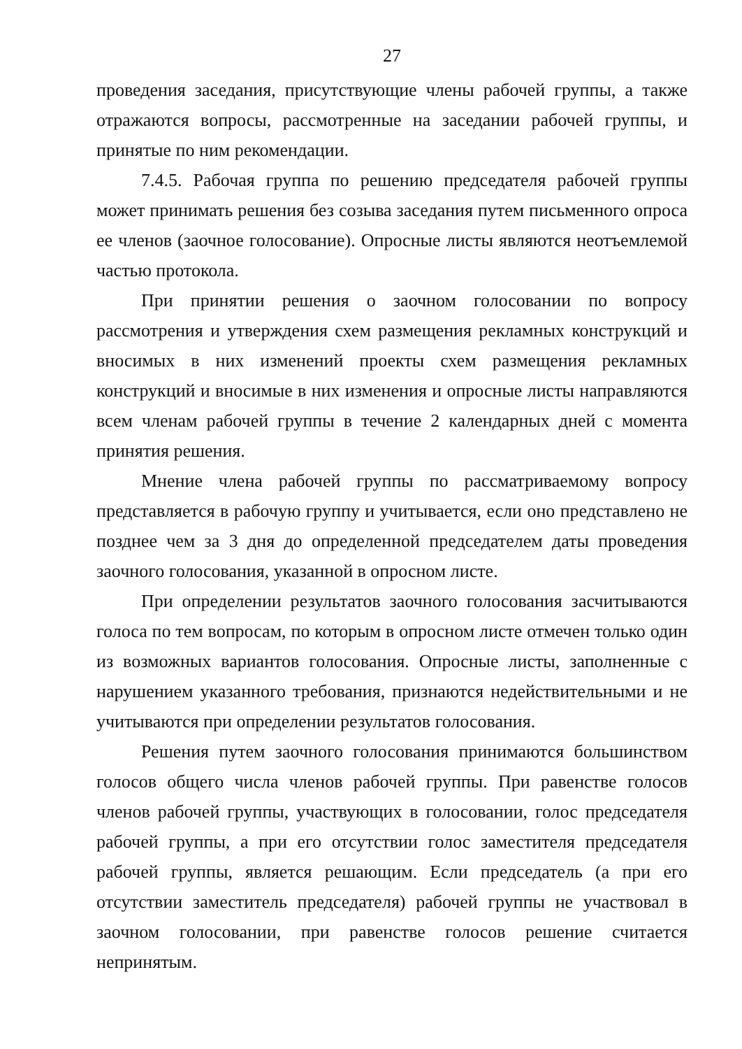27
проведения заседания, присутствующие члены рабочей группы, а также отражаются вопросы, рассмотренные на заседании рабочей группы, и принятые по ним рекомендации.
7.4.5. Рабочая группа по решению председателя рабочей группы может принимать решения без созыва заседания путем письменного опроса ее членов (заочное голосование). Опросные листы являются неотъемлемой частью протокола.
При принятии решения о заочном голосовании по вопросу рассмотрения и утверждения схем размещения рекламных конструкций и вносимых в них изменений проекты схем размещения рекламных конструкций и вносимые в них изменения и опросные листы направляются всем членам рабочей группы в течение 2 календарных дней с момента принятия решения.
Мнение члена рабочей группы по рассматриваемому вопросу представляется в рабочую группу и учитывается, если оно представлено не позднее чем за 3 дня до определенной председателем даты проведения заочного голосования, указанной в опросном листе.
При определении результатов заочного голосования засчитываются голоса по тем вопросам, по которым в опросном листе отмечен только один из возможных вариантов голосования. Опросные листы, заполненные с нарушением указанного требования, признаются недействительными и не учитываются при определении результатов голосования.
Решения путем заочного голосования принимаются большинством голосов общего числа членов рабочей группы. При равенстве голосов членов рабочей группы, участвующих в голосовании, голос председателя рабочей группы, а при его отсутствии голос заместителя председателя рабочей группы, является решающим. Если председатель (а при его отсутствии заместитель председателя) рабочей группы не участвовал в заочном голосовании, при равенстве голосов решение считается непринятым.